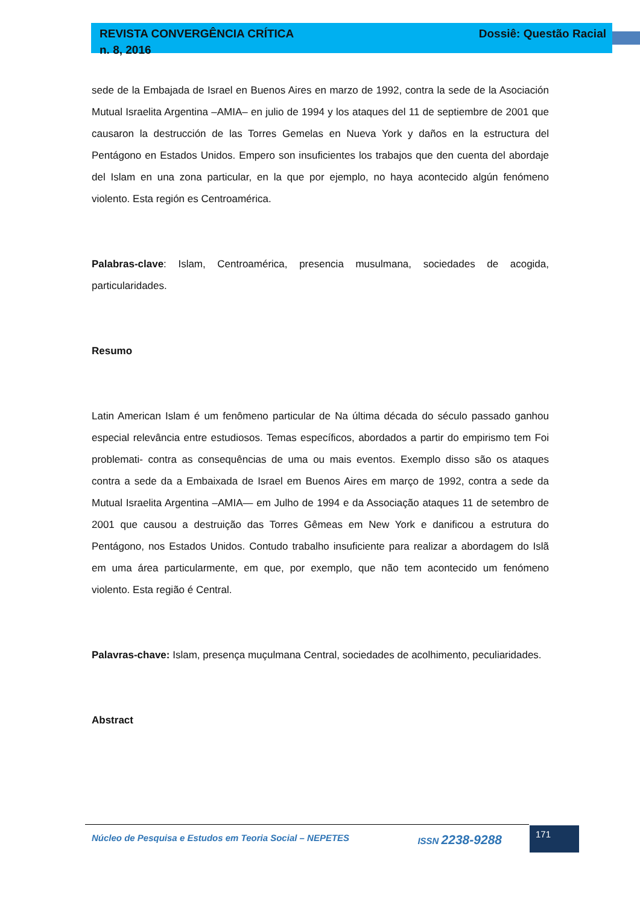REVISTA CONVERGÊNCIA CRÍTICA
n. 8, 2016
Dossiê: Questão Racial
sede de la Embajada de Israel en Buenos Aires en marzo de 1992, contra la sede de la Asociación Mutual Israelita Argentina –AMIA– en julio de 1994 y los ataques del 11 de septiembre de 2001 que causaron la destrucción de las Torres Gemelas en Nueva York y daños en la estructura del Pentágono en Estados Unidos. Empero son insuficientes los trabajos que den cuenta del abordaje del Islam en una zona particular, en la que por ejemplo, no haya acontecido algún fenómeno violento. Esta región es Centroamérica.
Palabras-clave: Islam, Centroamérica, presencia musulmana, sociedades de acogida, particularidades.
Resumo
Latin American Islam é um fenômeno particular de Na última década do século passado ganhou especial relevância entre estudiosos. Temas específicos, abordados a partir do empirismo tem Foi problemati- contra as consequências de uma ou mais eventos. Exemplo disso são os ataques contra a sede da a Embaixada de Israel em Buenos Aires em março de 1992, contra a sede da Mutual Israelita Argentina –AMIA— em Julho de 1994 e da Associação ataques 11 de setembro de 2001 que causou a destruição das Torres Gêmeas em New York e danificou a estrutura do Pentágono, nos Estados Unidos. Contudo trabalho insuficiente para realizar a abordagem do Islã em uma área particularmente, em que, por exemplo, que não tem acontecido um fenómeno violento. Esta região é Central.
Palavras-chave: Islam, presença muçulmana Central, sociedades de acolhimento, peculiaridades.
Abstract
Núcleo de Pesquisa e Estudos em Teoria Social – NEPETES ISSN 2238-9288
171